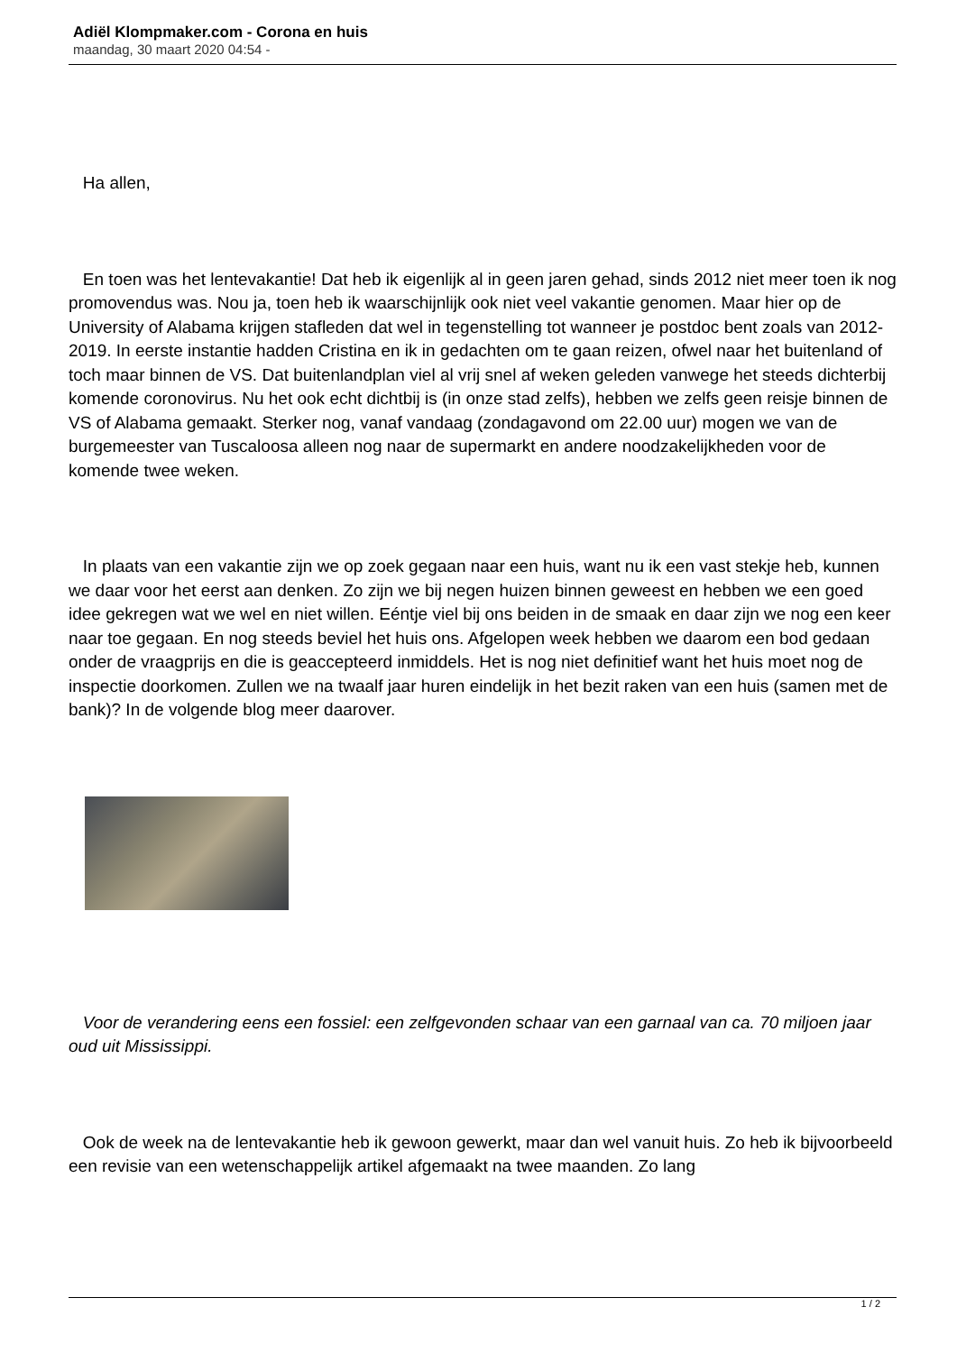Adiël Klompmaker.com - Corona en huis
maandag, 30 maart 2020 04:54 -
Ha allen,
En toen was het lentevakantie! Dat heb ik eigenlijk al in geen jaren gehad, sinds 2012 niet meer toen ik nog promovendus was. Nou ja, toen heb ik waarschijnlijk ook niet veel vakantie genomen. Maar hier op de University of Alabama krijgen stafleden dat wel in tegenstelling tot wanneer je postdoc bent zoals van 2012-2019. In eerste instantie hadden Cristina en ik in gedachten om te gaan reizen, ofwel naar het buitenland of toch maar binnen de VS. Dat buitenlandplan viel al vrij snel af weken geleden vanwege het steeds dichterbij komende coronovirus. Nu het ook echt dichtbij is (in onze stad zelfs), hebben we zelfs geen reisje binnen de VS of Alabama gemaakt. Sterker nog, vanaf vandaag (zondagavond om 22.00 uur) mogen we van de burgemeester van Tuscaloosa alleen nog naar de supermarkt en andere noodzakelijkheden voor de komende twee weken.
In plaats van een vakantie zijn we op zoek gegaan naar een huis, want nu ik een vast stekje heb, kunnen we daar voor het eerst aan denken. Zo zijn we bij negen huizen binnen geweest en hebben we een goed idee gekregen wat we wel en niet willen. Eéntje viel bij ons beiden in de smaak en daar zijn we nog een keer naar toe gegaan. En nog steeds beviel het huis ons. Afgelopen week hebben we daarom een bod gedaan onder de vraagprijs en die is geaccepteerd inmiddels. Het is nog niet definitief want het huis moet nog de inspectie doorkomen. Zullen we na twaalf jaar huren eindelijk in het bezit raken van een huis (samen met de bank)? In de volgende blog meer daarover.
Voor de verandering eens een fossiel: een zelfgevonden schaar van een garnaal van ca. 70 miljoen jaar oud uit Mississippi.
Ook de week na de lentevakantie heb ik gewoon gewerkt, maar dan wel vanuit huis. Zo heb ik bijvoorbeeld een revisie van een wetenschappelijk artikel afgemaakt na twee maanden. Zo lang
1 / 2